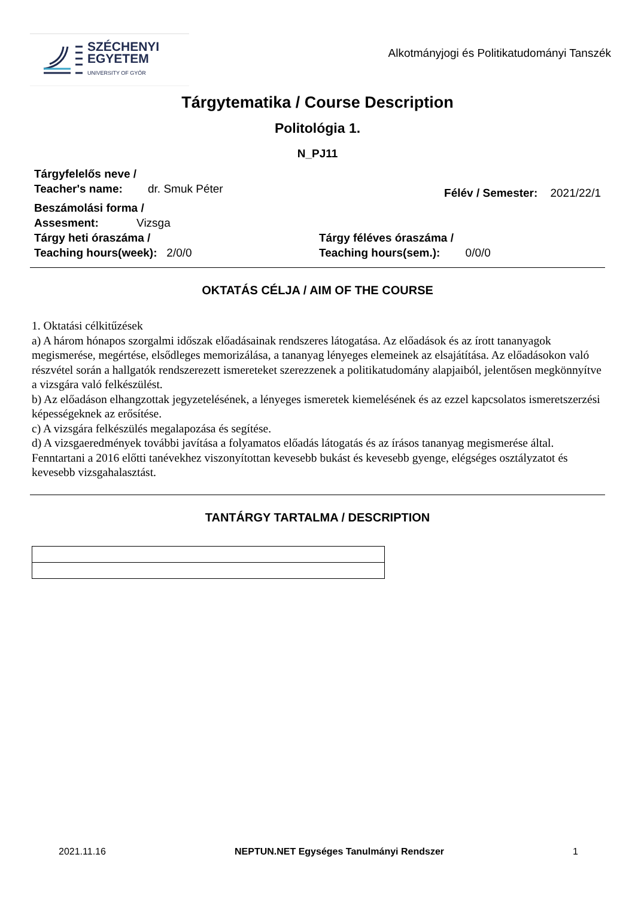SZÉCHENYI
EGYETEM
UNIVERSITY OF GYŐR
Alkotmányjogi és Politikatudományi Tanszék
Tárgytematika / Course Description
Politológia 1.
N_PJ11
Tárgyfelelős neve /
Teacher's name: dr. Smuk Péter
Félév / Semester: 2021/22/1
Beszámolási forma /
Assesment: Vizsga
Tárgy heti óraszáma /
Teaching hours(week): 2/0/0
Tárgy féléves óraszáma /
Teaching hours(sem.): 0/0/0
OKTATÁS CÉLJA / AIM OF THE COURSE
1. Oktatási célkitűzések
a) A három hónapos szorgalmi időszak előadásainak rendszeres látogatása. Az előadások és az írott tananyagok megismerése, megértése, elsődleges memorizálása, a tananyag lényeges elemeinek az elsajátítása. Az előadásokon való részvétel során a hallgatók rendszerezett ismereteket szerezzenek a politikatudomány alapjaiból, jelentősen megkönnyítve a vizsgára való felkészülést.
b) Az előadáson elhangzottak jegyzetelésének, a lényeges ismeretek kiemelésének és az ezzel kapcsolatos ismeretszerzési képességeknek az erősítése.
c) A vizsgára felkészülés megalapozása és segítése.
d) A vizsgaeredmények további javítása a folyamatos előadás látogatás és az írásos tananyag megismerése által. Fenntartani a 2016 előtti tanévekhez viszonyítottan kevesebb bukást és kevesebb gyenge, elégséges osztályzatot és kevesebb vizsgahalasztást.
TANTÁRGY TARTALMA / DESCRIPTION
2021.11.16 NEPTUN.NET Egységes Tanulmányi Rendszer 1